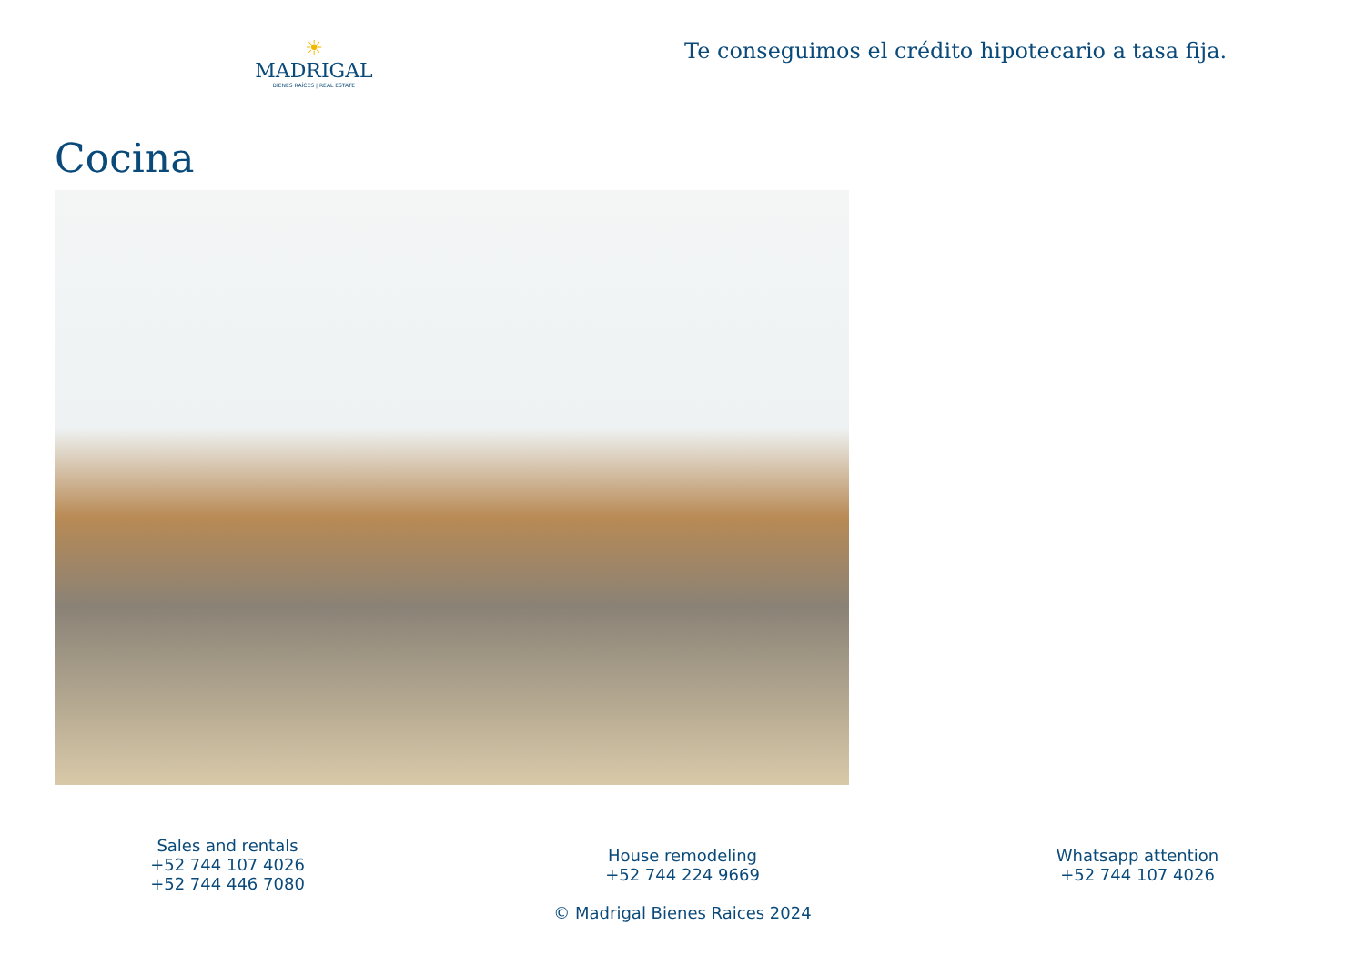☀
MADRIGAL
BIENES RAÍCES | REAL ESTATE
Te conseguimos el crédito hipotecario a tasa fija.
Cocina
Sales and rentals
+52 744 107 4026
+52 744 446 7080
House remodeling
+52 744 224 9669
© Madrigal Bienes Raices 2024
Whatsapp attention
+52 744 107 4026